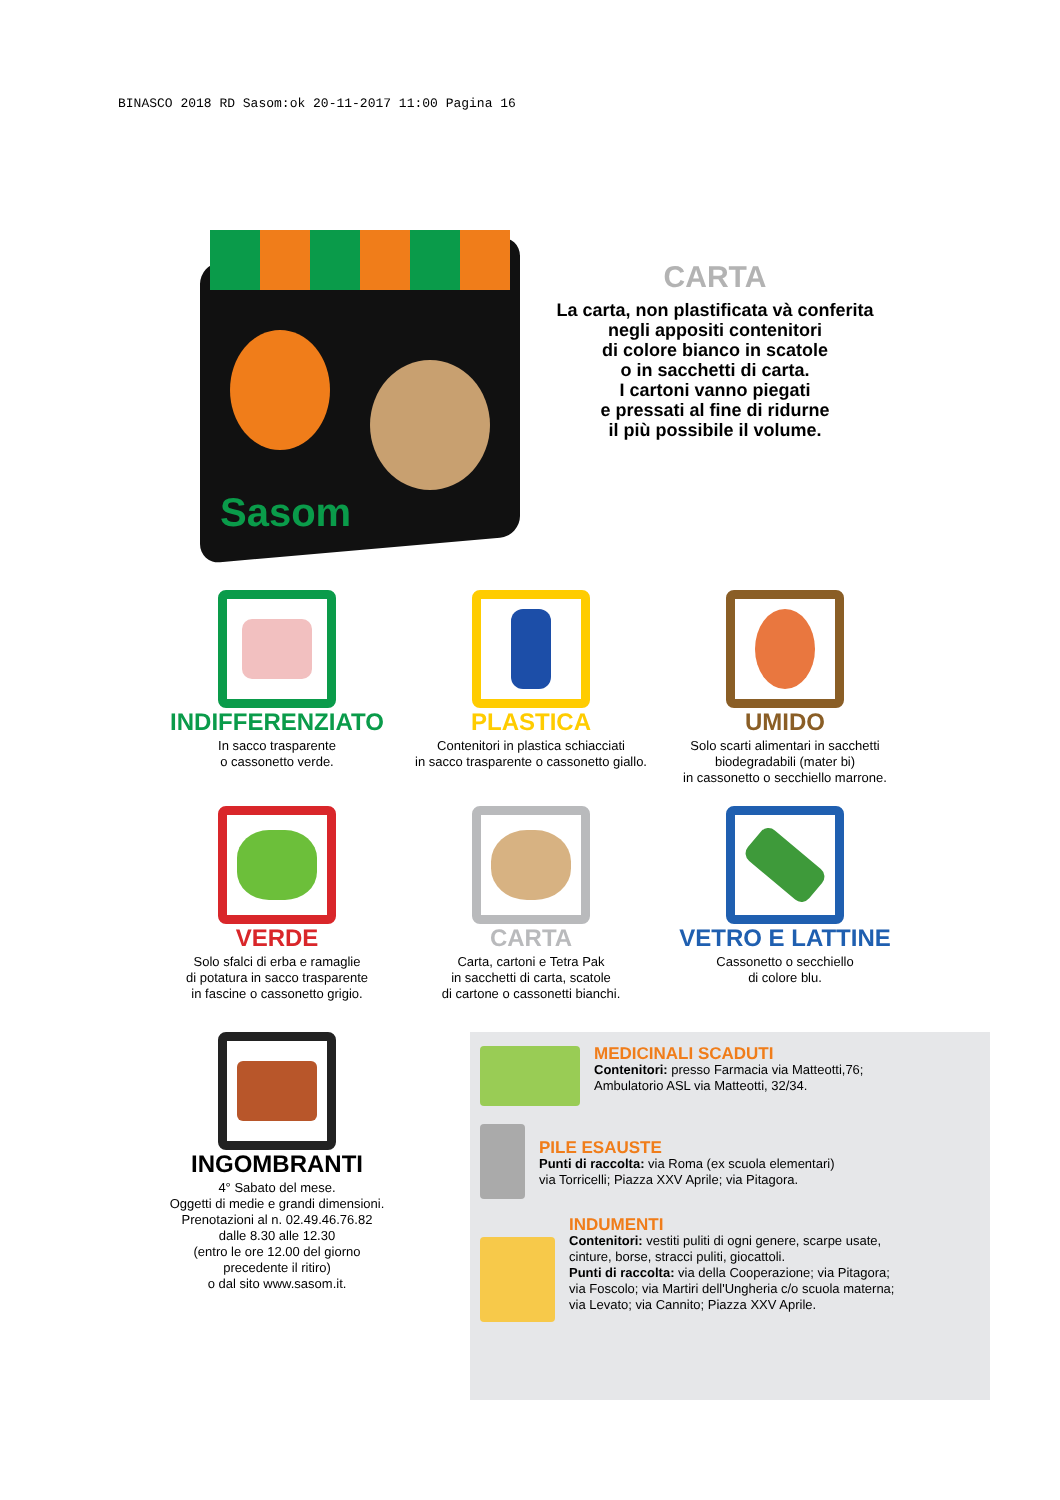BINASCO 2018 RD Sasom:ok 20-11-2017 11:00 Pagina 16
Sasom
CARTA
La carta, non plastificata và conferita
negli appositi contenitori
di colore bianco in scatole
o in sacchetti di carta.
I cartoni vanno piegati
e pressati al fine di ridurne
il più possibile il volume.
INDIFFERENZIATO
In sacco trasparente
o cassonetto verde.
PLASTICA
Contenitori in plastica schiacciati
in sacco trasparente o cassonetto giallo.
UMIDO
Solo scarti alimentari in sacchetti
biodegradabili (mater bi)
in cassonetto o secchiello marrone.
VERDE
Solo sfalci di erba e ramaglie
di potatura in sacco trasparente
in fascine o cassonetto grigio.
CARTA
Carta, cartoni e Tetra Pak
in sacchetti di carta, scatole
di cartone o cassonetti bianchi.
VETRO E LATTINE
Cassonetto o secchiello
di colore blu.
INGOMBRANTI
4° Sabato del mese.
Oggetti di medie e grandi dimensioni.
Prenotazioni al n. 02.49.46.76.82
dalle 8.30 alle 12.30
(entro le ore 12.00 del giorno
precedente il ritiro)
o dal sito www.sasom.it.
MEDICINALI SCADUTI
Contenitori: presso Farmacia via Matteotti,76;
Ambulatorio ASL via Matteotti, 32/34.
PILE ESAUSTE
Punti di raccolta: via Roma (ex scuola elementari)
via Torricelli; Piazza XXV Aprile; via Pitagora.
INDUMENTI
Contenitori: vestiti puliti di ogni genere, scarpe usate,
cinture, borse, stracci puliti, giocattoli.
Punti di raccolta: via della Cooperazione; via Pitagora;
via Foscolo; via Martiri dell'Ungheria c/o scuola materna;
via Levato; via Cannito; Piazza XXV Aprile.